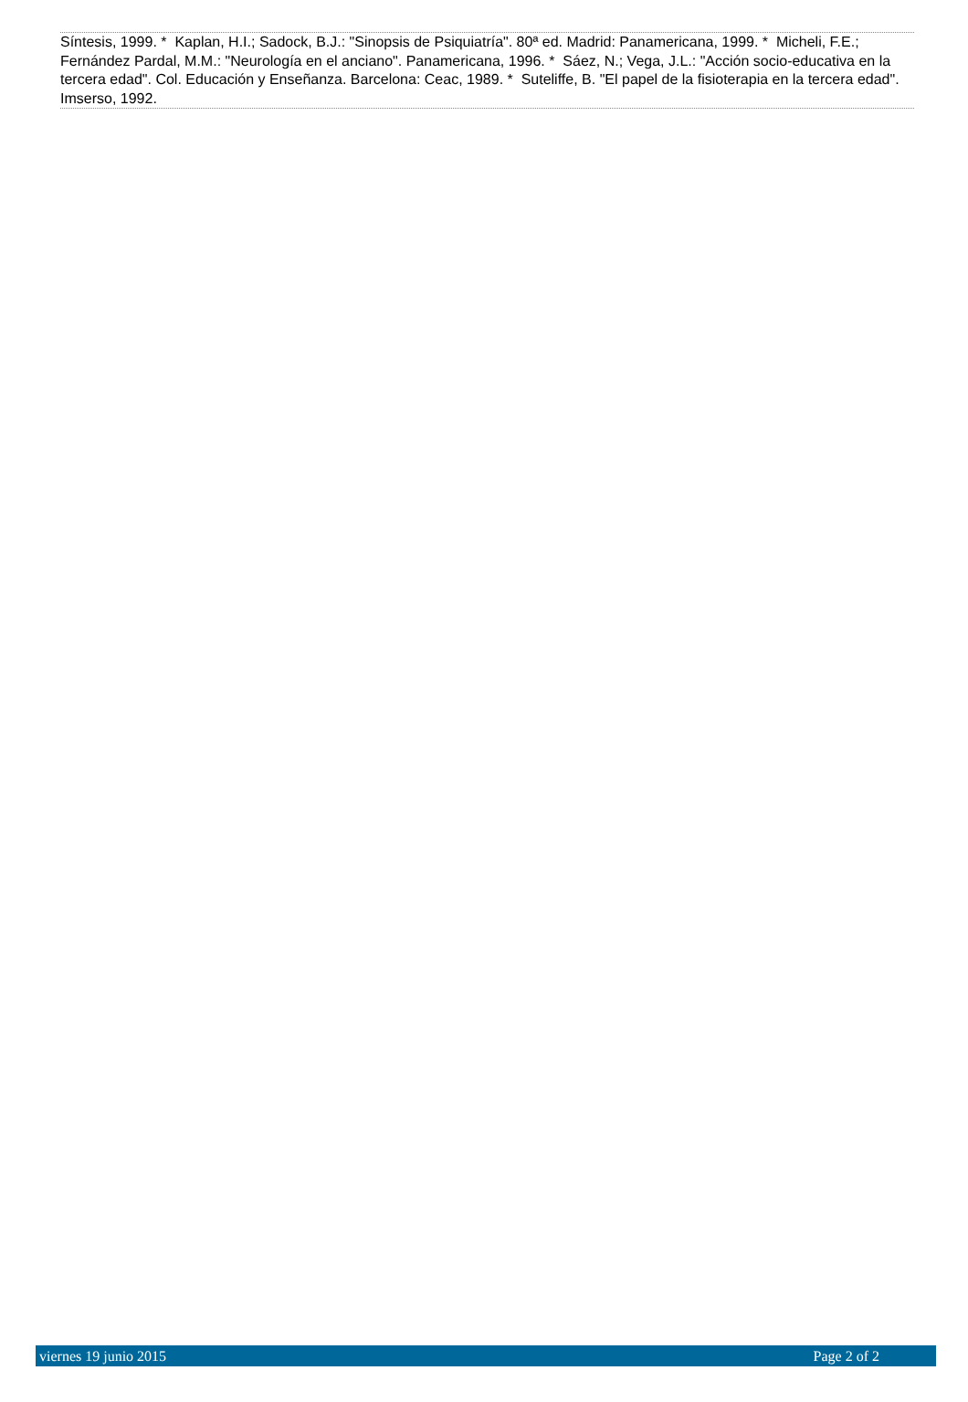Síntesis, 1999. * Kaplan, H.I.; Sadock, B.J.: "Sinopsis de Psiquiatría". 80ª ed. Madrid: Panamericana, 1999. * Micheli, F.E.; Fernández Pardal, M.M.: "Neurología en el anciano". Panamericana, 1996. * Sáez, N.; Vega, J.L.: "Acción socio-educativa en la tercera edad". Col. Educación y Enseñanza. Barcelona: Ceac, 1989. * Suteliffe, B. "El papel de la fisioterapia en la tercera edad". Imserso, 1992.
viernes 19 junio 2015 Page 2 of 2